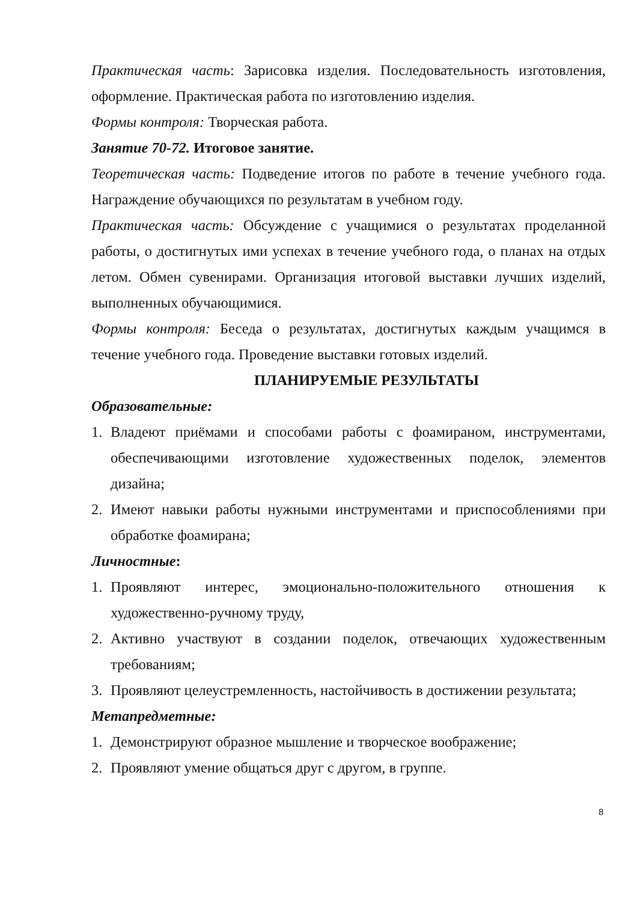Практическая часть: Зарисовка изделия. Последовательность изготовления, оформление. Практическая работа по изготовлению изделия.
Формы контроля: Творческая работа.
Занятие 70-72. Итоговое занятие.
Теоретическая часть: Подведение итогов по работе в течение учебного года. Награждение обучающихся по результатам в учебном году.
Практическая часть: Обсуждение с учащимися о результатах проделанной работы, о достигнутых ими успехах в течение учебного года, о планах на отдых летом. Обмен сувенирами. Организация итоговой выставки лучших изделий, выполненных обучающимися.
Формы контроля: Беседа о результатах, достигнутых каждым учащимся в течение учебного года. Проведение выставки готовых изделий.
ПЛАНИРУЕМЫЕ РЕЗУЛЬТАТЫ
Образовательные:
1. Владеют приёмами и способами работы с фоамираном, инструментами, обеспечивающими изготовление художественных поделок, элементов дизайна;
2. Имеют навыки работы нужными инструментами и приспособлениями при обработке фоамирана;
Личностные:
1. Проявляют интерес, эмоционально-положительного отношения к художественно-ручному труду,
2. Активно участвуют в создании поделок, отвечающих художественным требованиям;
3. Проявляют целеустремленность, настойчивость в достижении результата;
Метапредметные:
1. Демонстрируют образное мышление и творческое воображение;
2. Проявляют умение общаться друг с другом, в группе.
8